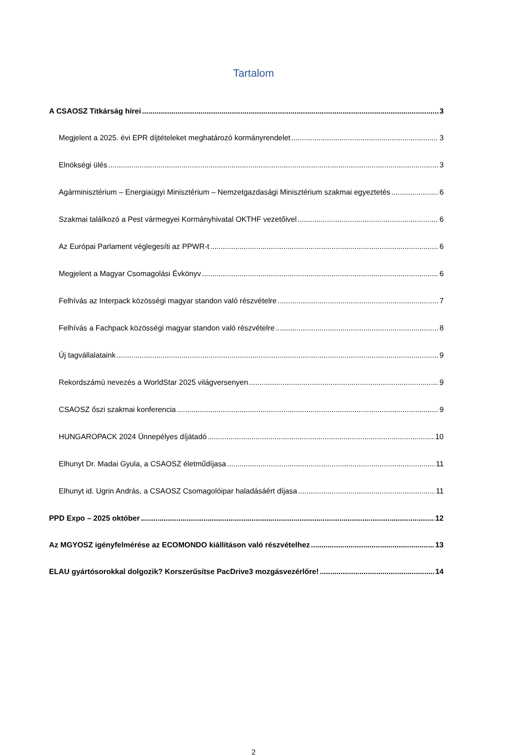Tartalom
A CSAOSZ Titkárság hírei 3
Megjelent a 2025. évi EPR díjtételeket meghatározó kormányrendelet 3
Elnökségi ülés 3
Agárminisztérium – Energiaügyi Minisztérium – Nemzetgazdasági Minisztérium szakmai egyeztetés 6
Szakmai találkozó a Pest vármegyei Kormányhivatal OKTHF vezetőivel 6
Az Európai Parlament véglegesíti az PPWR-t 6
Megjelent a Magyar Csomagolási Évkönyv 6
Felhívás az Interpack közösségi magyar standon való részvételre 7
Felhívás a Fachpack közösségi magyar standon való részvételre 8
Új tagvállalataink 9
Rekordszámú nevezés a WorldStar 2025 világversenyen 9
CSAOSZ őszi szakmai konferencia 9
HUNGAROPACK 2024 Ünnepélyes díjátadó 10
Elhunyt Dr. Madai Gyula, a CSAOSZ életműdíjasa 11
Elhunyt id. Ugrin András, a CSAOSZ Csomagolóipar haladásáért díjasa 11
PPD Expo – 2025 október 12
Az MGYOSZ igényfelmérése az ECOMONDO kiállításon való részvételhez 13
ELAU gyártósorokkal dolgozik? Korszerűsítse PacDrive3 mozgásvezérlőre! 14
2